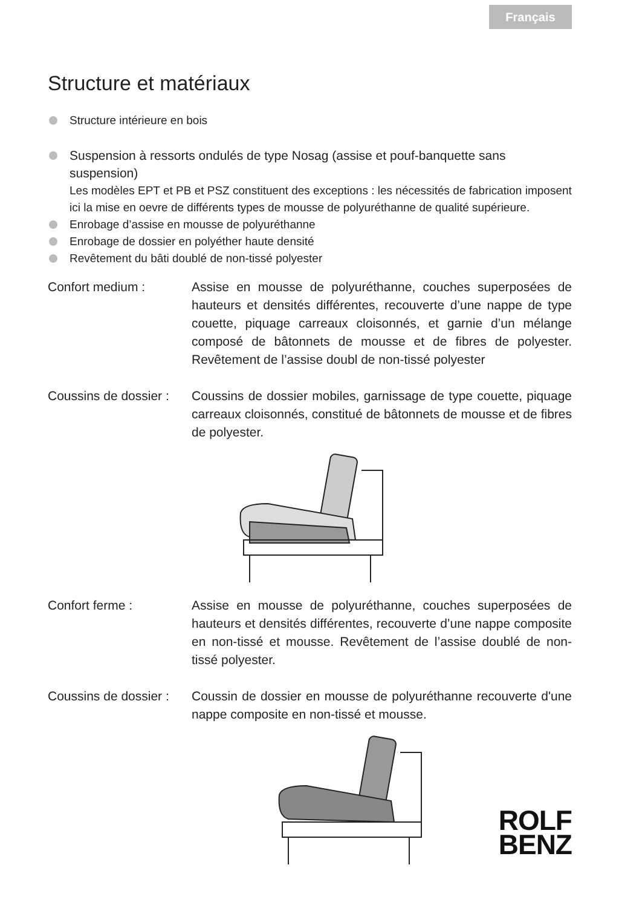Français
Structure et matériaux
Structure intérieure en bois
Suspension à ressorts ondulés de type Nosag (assise et pouf-banquette sans suspension)
Les modèles EPT et PB et PSZ constituent des exceptions : les nécessités de fabrication imposent ici la mise en oevre de différents types de mousse de polyuréthanne de qualité supérieure.
Enrobage d’assise en mousse de polyuréthanne
Enrobage de dossier en polyéther haute densité
Revêtement du bâti doublé de non-tissé polyester
Confort medium : Assise en mousse de polyuréthanne, couches superposées de hauteurs et densités différentes, recouverte d’une nappe de type couette, piquage carreaux cloisonnés, et garnie d’un mélange composé de bâtonnets de mousse et de fibres de polyester. Revêtement de l’assise doubl de non-tissé polyester
Coussins de dossier :
Coussins de dossier mobiles, garnissage de type couette, piquage carreaux cloisonnés, constitué de bâtonnets de mousse et de fibres de polyester.
Confort ferme : Assise en mousse de polyuréthanne, couches superposées de hauteurs et densités différentes, recouverte d’une nappe composite en non-tissé et mousse. Revêtement de l’assise doublé de non-tissé polyester.
Coussins de dossier :
Coussin de dossier en mousse de polyuréthanne recouverte d'une nappe composite en non-tissé et mousse.
ROLF
BENZ